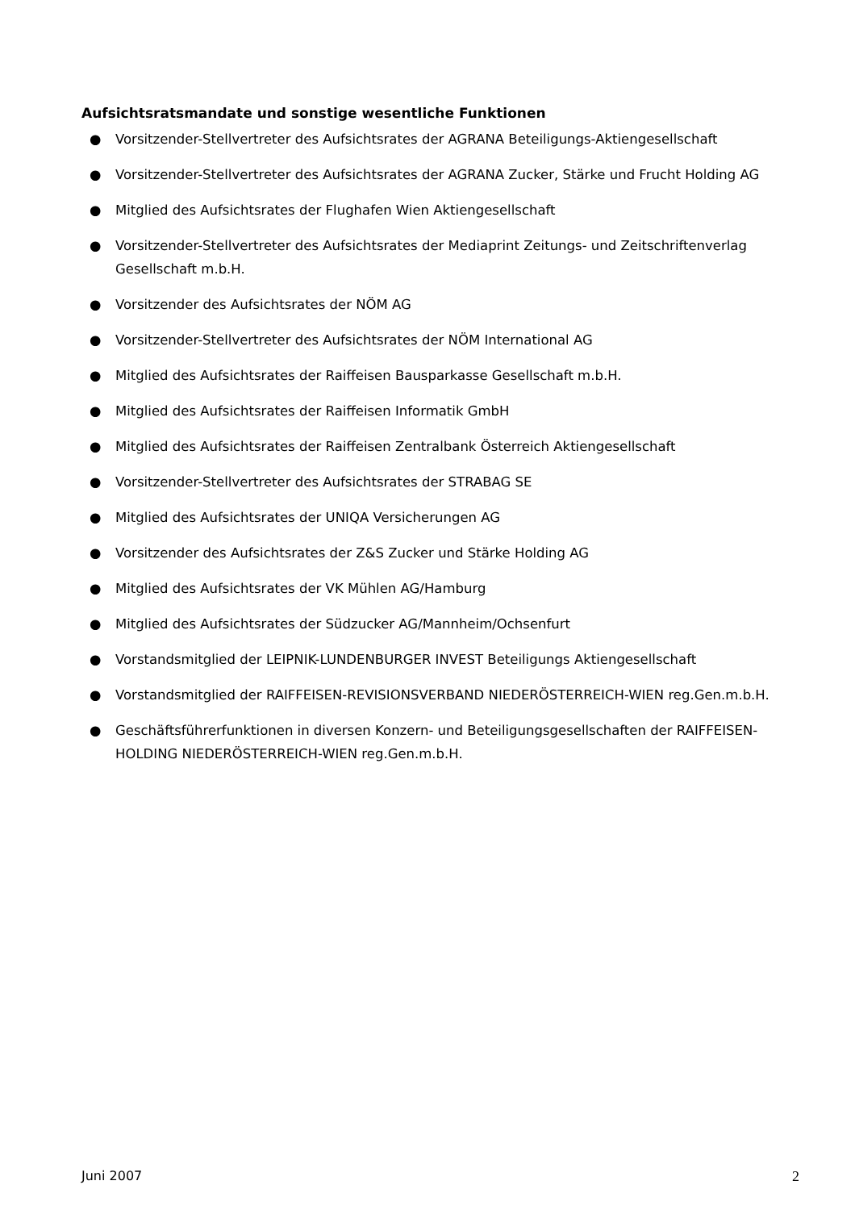Aufsichtsratsmandate und sonstige wesentliche Funktionen
● Vorsitzender-Stellvertreter des Aufsichtsrates der AGRANA Beteiligungs-Aktiengesellschaft
● Vorsitzender-Stellvertreter des Aufsichtsrates der AGRANA Zucker, Stärke und Frucht Holding AG
● Mitglied des Aufsichtsrates der Flughafen Wien Aktiengesellschaft
● Vorsitzender-Stellvertreter des Aufsichtsrates der Mediaprint Zeitungs- und Zeitschriftenverlag Gesellschaft m.b.H.
● Vorsitzender des Aufsichtsrates der NÖM AG
● Vorsitzender-Stellvertreter des Aufsichtsrates der NÖM International AG
● Mitglied des Aufsichtsrates der Raiffeisen Bausparkasse Gesellschaft m.b.H.
● Mitglied des Aufsichtsrates der Raiffeisen Informatik GmbH
● Mitglied des Aufsichtsrates der Raiffeisen Zentralbank Österreich Aktiengesellschaft
● Vorsitzender-Stellvertreter des Aufsichtsrates der STRABAG SE
● Mitglied des Aufsichtsrates der UNIQA Versicherungen AG
● Vorsitzender des Aufsichtsrates der Z&S Zucker und Stärke Holding AG
● Mitglied des Aufsichtsrates der VK Mühlen AG/Hamburg
● Mitglied des Aufsichtsrates der Südzucker AG/Mannheim/Ochsenfurt
● Vorstandsmitglied der LEIPNIK-LUNDENBURGER INVEST Beteiligungs Aktiengesellschaft
● Vorstandsmitglied der RAIFFEISEN-REVISIONSVERBAND NIEDERÖSTERREICH-WIEN reg.Gen.m.b.H.
● Geschäftsführerfunktionen in diversen Konzern- und Beteiligungsgesellschaften der RAIFFEISEN-HOLDING NIEDERÖSTERREICH-WIEN reg.Gen.m.b.H.
Juni 2007 2